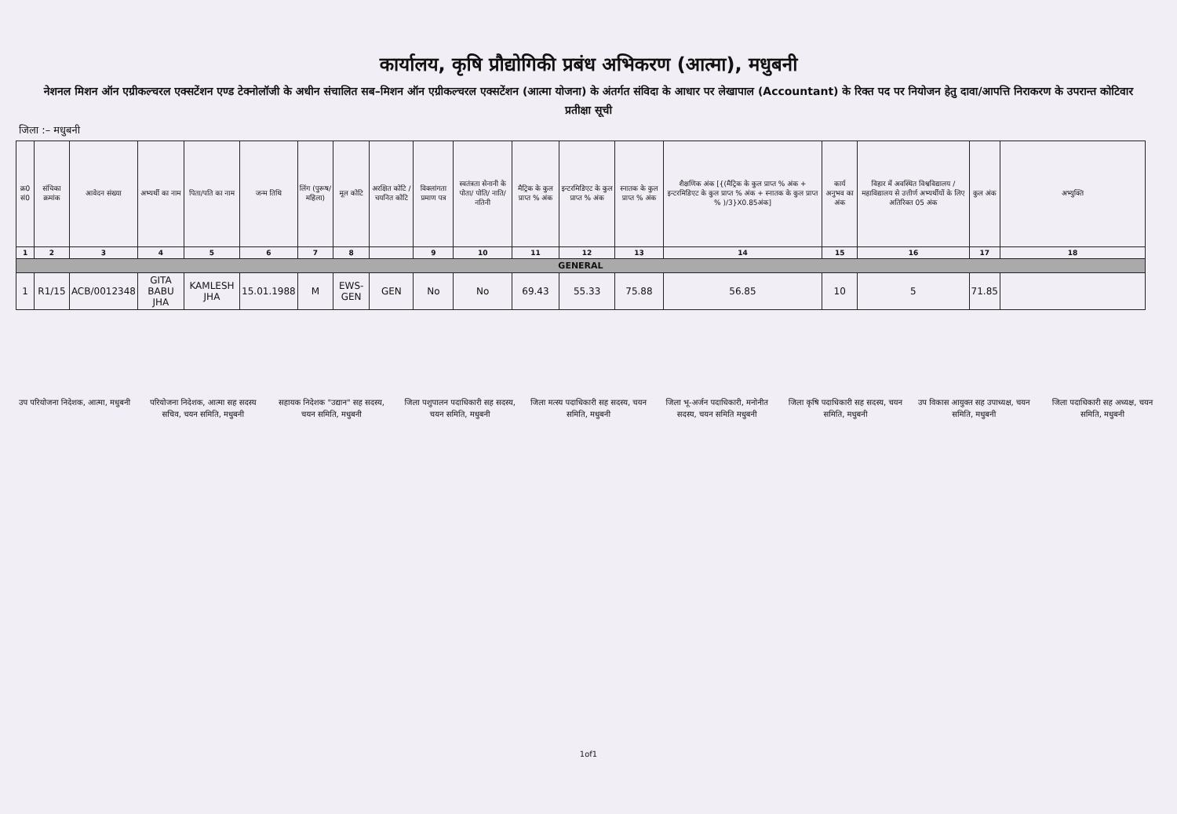कार्यालय, कृषि प्रौद्योगिकी प्रबंध अभिकरण (आत्मा), मधुबनी
नेशनल मिशन ऑन एग्रीकल्चरल एक्सटेंशन एण्ड टेक्नोलॉजी के अधीन संचालित सब–मिशन ऑन एग्रीकल्चरल एक्सटेंशन (आत्मा योजना) के अंतर्गत संविदा के आधार पर लेखापाल (Accountant) के रिक्त पद पर नियोजन हेतु दावा/आपत्ति निराकरण के उपरान्त कोटिवार प्रतीक्षा सूची
जिला :– मधुबनी
| क्र0 सं0 | संचिका क्रमांक | आवेदन संख्या | अभ्यर्थी का नाम | पिता/पति का नाम | जन्म तिथि | लिंग (पुरूष/ महिला) | मूल कोटि | अरक्षित कोटि / चयनित कोटि | विक्लांगता प्रमाण पत्र | स्वतंत्रता सेनानी के पोता/ पोति/ नाति/ नतिनी | मैट्रिक के कुल प्राप्त % अंक | इन्टरमिडिएट के कुल प्राप्त % अंक | स्नातक के कुल प्राप्त % अंक | शैक्षणिक अंक [{(मैट्रिक के कुल प्राप्त % अंक + इन्टरमिडिएट के कुल प्राप्त % अंक + स्नातक के कुल प्राप्त % )/3}X0.85अंक] | कार्य अनुभव का अंक | विहार में अवस्थित विश्वविद्यालय / महाविद्यालय से उत्तीर्ण अभ्यर्थीयों के लिए अतिरिक्त 05 अंक | कुल अंक | अभ्युक्ति |
| --- | --- | --- | --- | --- | --- | --- | --- | --- | --- | --- | --- | --- | --- | --- | --- | --- | --- | --- |
| 1 | 2 | 3 | 4 | 5 | 6 | 7 | 8 | | 9 | 10 | 11 | 12 | 13 | 14 | 15 | 16 | 17 | 18 |
| GENERAL | | | | | | | | | | | | | | | | | | |
| 1 | R1/15 | ACB/0012348 | GITA BABU JHA | KAMLESH JHA | 15.01.1988 | M | EWS-GEN | GEN | No | No | 69.43 | 55.33 | 75.88 | 56.85 | 10 | 5 | 71.85 | |
उप परियोजना निदेशक, आत्मा, मधुबनी
परियोजना निदेशक, आत्मा सह सदस्य सचिव, चयन समिति, मधुबनी
सहायक निदेशक "उद्यान" सह सदस्य, चयन समिति, मधुबनी
जिला पशुपालन पदाधिकारी सह सदस्य, चयन समिति, मधुबनी
जिला मत्स्य पदाधिकारी सह सदस्य, चयन समिति, मधुबनी
जिला भू-अर्जन पदाधिकारी, मनोनीत सदस्य, चयन समिति मधुबनी
जिला कृषि पदाधिकारी सह सदस्य, चयन समिति, मधुबनी
उप विकास आयुक्त सह उपाध्यक्ष, चयन समिति, मधुबनी
जिला पदाधिकारी सह अध्यक्ष, चयन समिति, मधुबनी
1of1